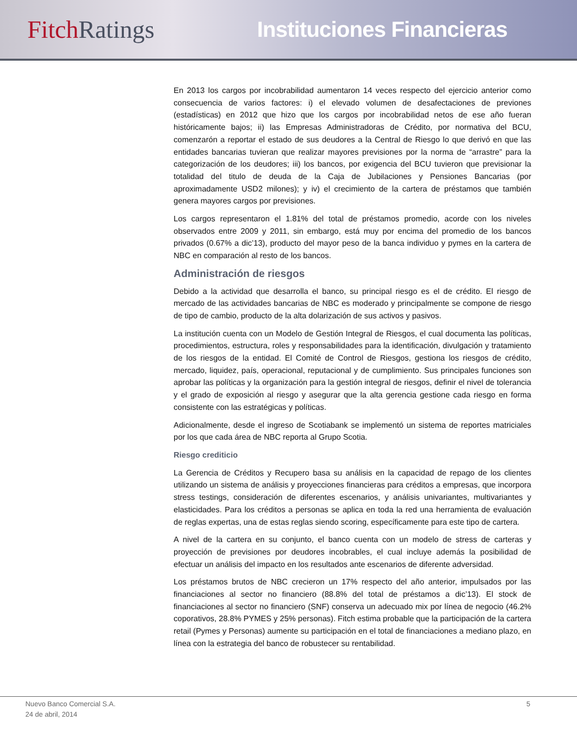Fitch Ratings Instituciones Financieras
En 2013 los cargos por incobrabilidad aumentaron 14 veces respecto del ejercicio anterior como consecuencia de varios factores: i) el elevado volumen de desafectaciones de previones (estadísticas) en 2012 que hizo que los cargos por incobrabilidad netos de ese año fueran históricamente bajos; ii) las Empresas Administradoras de Crédito, por normativa del BCU, comenzarón a reportar el estado de sus deudores a la Central de Riesgo lo que derivó en que las entidades bancarias tuvieran que realizar mayores previsiones por la norma de “arrastre” para la categorización de los deudores; iii) los bancos, por exigencia del BCU tuvieron que previsionar la totalidad del titulo de deuda de la Caja de Jubilaciones y Pensiones Bancarias (por aproximadamente USD2 milones); y iv) el crecimiento de la cartera de préstamos que también genera mayores cargos por previsiones.
Los cargos representaron el 1.81% del total de préstamos promedio, acorde con los niveles observados entre 2009 y 2011, sin embargo, está muy por encima del promedio de los bancos privados (0.67% a dic’13), producto del mayor peso de la banca individuo y pymes en la cartera de NBC en comparación al resto de los bancos.
Administración de riesgos
Debido a la actividad que desarrolla el banco, su principal riesgo es el de crédito. El riesgo de mercado de las actividades bancarias de NBC es moderado y principalmente se compone de riesgo de tipo de cambio, producto de la alta dolarización de sus activos y pasivos.
La institución cuenta con un Modelo de Gestión Integral de Riesgos, el cual documenta las políticas, procedimientos, estructura, roles y responsabilidades para la identificación, divulgación y tratamiento de los riesgos de la entidad. El Comité de Control de Riesgos, gestiona los riesgos de crédito, mercado, liquidez, país, operacional, reputacional y de cumplimiento. Sus principales funciones son aprobar las políticas y la organización para la gestión integral de riesgos, definir el nivel de tolerancia y el grado de exposición al riesgo y asegurar que la alta gerencia gestione cada riesgo en forma consistente con las estratégicas y políticas.
Adicionalmente, desde el ingreso de Scotiabank se implementó un sistema de reportes matriciales por los que cada área de NBC reporta al Grupo Scotia.
Riesgo crediticio
La Gerencia de Créditos y Recupero basa su análisis en la capacidad de repago de los clientes utilizando un sistema de análisis y proyecciones financieras para créditos a empresas, que incorpora stress testings, consideración de diferentes escenarios, y análisis univariantes, multivariantes y elasticidades. Para los créditos a personas se aplica en toda la red una herramienta de evaluación de reglas expertas, una de estas reglas siendo scoring, específicamente para este tipo de cartera.
A nivel de la cartera en su conjunto, el banco cuenta con un modelo de stress de carteras y proyección de previsiones por deudores incobrables, el cual incluye además la posibilidad de efectuar un análisis del impacto en los resultados ante escenarios de diferente adversidad.
Los préstamos brutos de NBC crecieron un 17% respecto del año anterior, impulsados por las financiaciones al sector no financiero (88.8% del total de préstamos a dic’13). El stock de financiaciones al sector no financiero (SNF) conserva un adecuado mix por línea de negocio (46.2% coporativos, 28.8% PYMES y 25% personas). Fitch estima probable que la participación de la cartera retail (Pymes y Personas) aumente su participación en el total de financiaciones a mediano plazo, en línea con la estrategia del banco de robustecer su rentabilidad.
Nuevo Banco Comercial S.A.
24 de abril, 2014
5